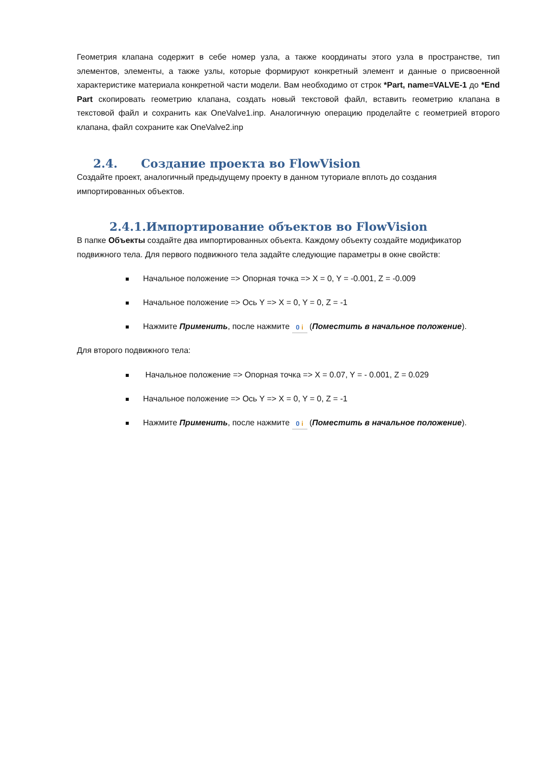Геометрия клапана содержит в себе номер узла, а также координаты этого узла в пространстве, тип элементов, элементы, а также узлы, которые формируют конкретный элемент и данные о присвоенной характеристике материала конкретной части модели. Вам необходимо от строк *Part, name=VALVE-1 до *End Part скопировать геометрию клапана, создать новый текстовой файл, вставить геометрию клапана в текстовой файл и сохранить как OneValve1.inp. Аналогичную операцию проделайте с геометрией второго клапана, файл сохраните как OneValve2.inp
2.4. Создание проекта во FlowVision
Создайте проект, аналогичный предыдущему проекту в данном туториале вплоть до создания импортированных объектов.
2.4.1.Импортирование объектов во FlowVision
В папке Объекты создайте два импортированных объекта. Каждому объекту создайте модификатор подвижного тела. Для первого подвижного тела задайте следующие параметры в окне свойств:
Начальное положение => Опорная точка => X = 0, Y = -0.001, Z = -0.009
Начальное положение => Ось Y => X = 0, Y = 0, Z = -1
Нажмите Применить, после нажмите 0 i (Поместить в начальное положение).
Для второго подвижного тела:
Начальное положение => Опорная точка => X = 0.07, Y = - 0.001, Z = 0.029
Начальное положение => Ось Y => X = 0, Y = 0, Z = -1
Нажмите Применить, после нажмите 0 i (Поместить в начальное положение).